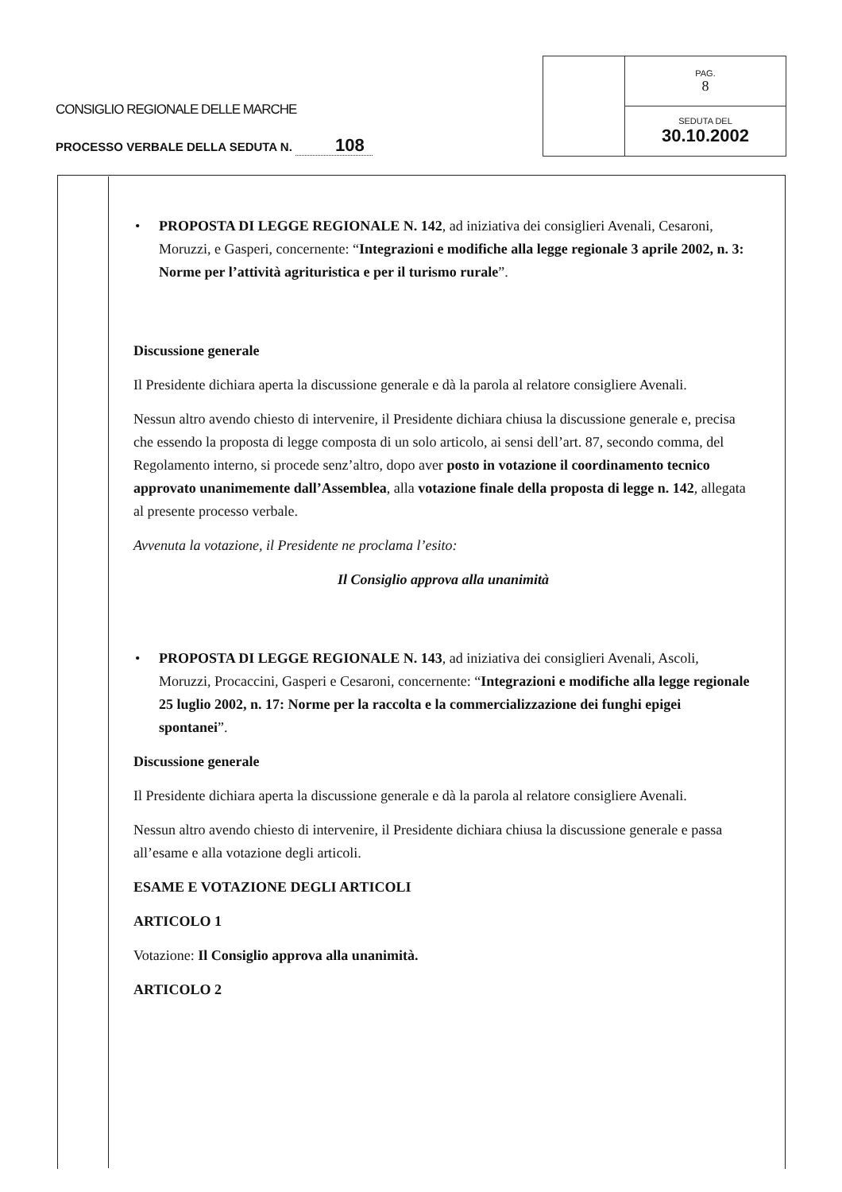CONSIGLIO REGIONALE DELLE MARCHE
PROCESSO VERBALE DELLA SEDUTA N. 108
| | PAG. 8 |
| | SEDUTA DEL 30.10.2002 |
• PROPOSTA DI LEGGE REGIONALE N. 142, ad iniziativa dei consiglieri Avenali, Cesaroni, Moruzzi, e Gasperi, concernente: “Integrazioni e modifiche alla legge regionale 3 aprile 2002, n. 3: Norme per l’attività agrituristica e per il turismo rurale”.
Discussione generale
Il Presidente dichiara aperta la discussione generale e dà la parola al relatore consigliere Avenali.
Nessun altro avendo chiesto di intervenire, il Presidente dichiara chiusa la discussione generale e, precisa che essendo la proposta di legge composta di un solo articolo, ai sensi dell’art. 87, secondo comma, del Regolamento interno, si procede senz’altro, dopo aver posto in votazione il coordinamento tecnico approvato unanimemente dall’Assemblea, alla votazione finale della proposta di legge n. 142, allegata al presente processo verbale.
Avvenuta la votazione, il Presidente ne proclama l’esito:
Il Consiglio approva alla unanimità
• PROPOSTA DI LEGGE REGIONALE N. 143, ad iniziativa dei consiglieri Avenali, Ascoli, Moruzzi, Procaccini, Gasperi e Cesaroni, concernente: “Integrazioni e modifiche alla legge regionale 25 luglio 2002, n. 17: Norme per la raccolta e la commercializzazione dei funghi epigei spontanei”.
Discussione generale
Il Presidente dichiara aperta la discussione generale e dà la parola al relatore consigliere Avenali.
Nessun altro avendo chiesto di intervenire, il Presidente dichiara chiusa la discussione generale e passa all’esame e alla votazione degli articoli.
ESAME E VOTAZIONE DEGLI ARTICOLI
ARTICOLO 1
Votazione: Il Consiglio approva alla unanimità.
ARTICOLO 2